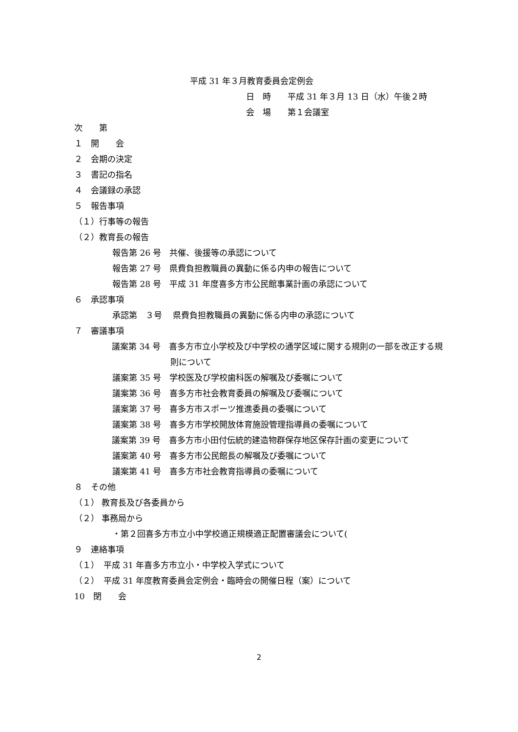平成 31 年３月教育委員会定例会
日　時　　平成 31 年３月 13 日（水）午後２時
会　場　　第１会議室
次　　第
１　開　　会
２　会期の決定
３　書記の指名
４　会議録の承認
５　報告事項
（１）行事等の報告
（２）教育長の報告
報告第 26 号　共催、後援等の承認について
報告第 27 号　県費負担教職員の異動に係る内申の報告について
報告第 28 号　平成 31 年度喜多方市公民館事業計画の承認について
６　承認事項
承認第　３号　 県費負担教職員の異動に係る内申の承認について
７　審議事項
議案第 34 号　喜多方市立小学校及び中学校の通学区域に関する規則の一部を改正する規則について
議案第 35 号　学校医及び学校歯科医の解嘱及び委嘱について
議案第 36 号　喜多方市社会教育委員の解嘱及び委嘱について
議案第 37 号　喜多方市スポーツ推進委員の委嘱について
議案第 38 号　喜多方市学校開放体育施設管理指導員の委嘱について
議案第 39 号　喜多方市小田付伝統的建造物群保存地区保存計画の変更について
議案第 40 号　喜多方市公民館長の解嘱及び委嘱について
議案第 41 号　喜多方市社会教育指導員の委嘱について
８　その他
（１） 教育長及び各委員から
（２） 事務局から
・第２回喜多方市立小中学校適正規模適正配置審議会について(
９　連絡事項
（１）　平成 31 年喜多方市立小・中学校入学式について
（２）　平成 31 年度教育委員会定例会・臨時会の開催日程（案）について
10　閉　　会
2